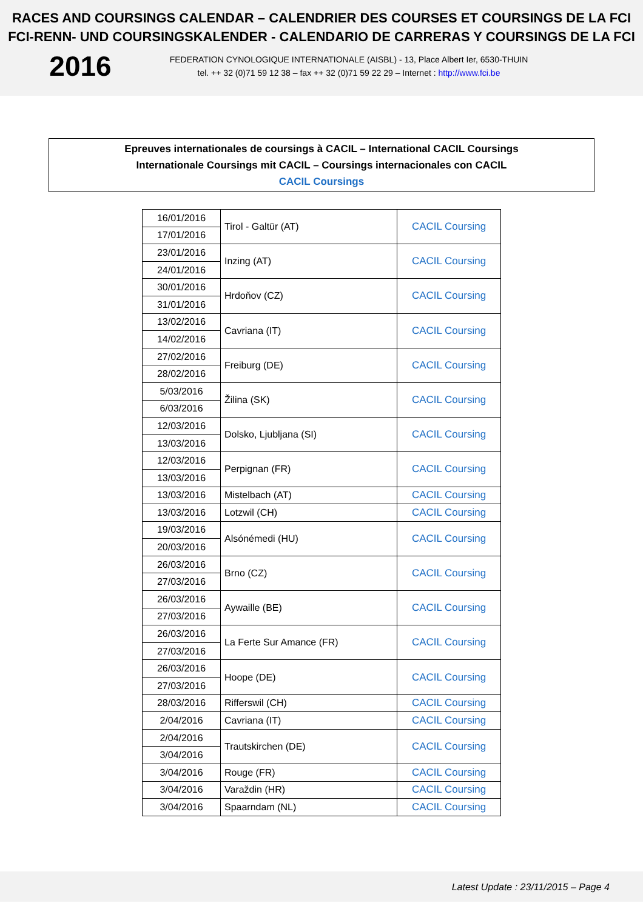RACES AND COURSINGS CALENDAR – CALENDRIER DES COURSES ET COURSINGS DE LA FCI
FCI-RENN- UND COURSINGSKALENDER - CALENDARIO DE CARRERAS Y COURSINGS DE LA FCI
2016
FEDERATION CYNOLOGIQUE INTERNATIONALE (AISBL) - 13, Place Albert Ier, 6530-THUIN
tel. ++ 32 (0)71 59 12 38 – fax ++ 32 (0)71 59 22 29 – Internet : http://www.fci.be
Epreuves internationales de coursings à CACIL – International CACIL Coursings
Internationale Coursings mit CACIL – Coursings internacionales con CACIL
CACIL Coursings
| 16/01/2016 | Tirol - Galtür (AT) | CACIL Coursing |
| 17/01/2016 | | |
| 23/01/2016 | Inzing (AT) | CACIL Coursing |
| 24/01/2016 | | |
| 30/01/2016 | Hrdoňov (CZ) | CACIL Coursing |
| 31/01/2016 | | |
| 13/02/2016 | Cavriana (IT) | CACIL Coursing |
| 14/02/2016 | | |
| 27/02/2016 | Freiburg (DE) | CACIL Coursing |
| 28/02/2016 | | |
| 5/03/2016 | Žilina (SK) | CACIL Coursing |
| 6/03/2016 | | |
| 12/03/2016 | Dolsko, Ljubljana (SI) | CACIL Coursing |
| 13/03/2016 | | |
| 12/03/2016 | Perpignan (FR) | CACIL Coursing |
| 13/03/2016 | | |
| 13/03/2016 | Mistelbach (AT) | CACIL Coursing |
| 13/03/2016 | Lotzwil (CH) | CACIL Coursing |
| 19/03/2016 | Alsónémedi (HU) | CACIL Coursing |
| 20/03/2016 | | |
| 26/03/2016 | Brno (CZ) | CACIL Coursing |
| 27/03/2016 | | |
| 26/03/2016 | Aywaille (BE) | CACIL Coursing |
| 27/03/2016 | | |
| 26/03/2016 | La Ferte Sur Amance (FR) | CACIL Coursing |
| 27/03/2016 | | |
| 26/03/2016 | Hoope (DE) | CACIL Coursing |
| 27/03/2016 | | |
| 28/03/2016 | Rifferswil (CH) | CACIL Coursing |
| 2/04/2016 | Cavriana (IT) | CACIL Coursing |
| 2/04/2016 | Trautskirchen (DE) | CACIL Coursing |
| 3/04/2016 | | |
| 3/04/2016 | Rouge (FR) | CACIL Coursing |
| 3/04/2016 | Varaždin (HR) | CACIL Coursing |
| 3/04/2016 | Spaarndam (NL) | CACIL Coursing |
Latest Update : 23/11/2015 – Page 4